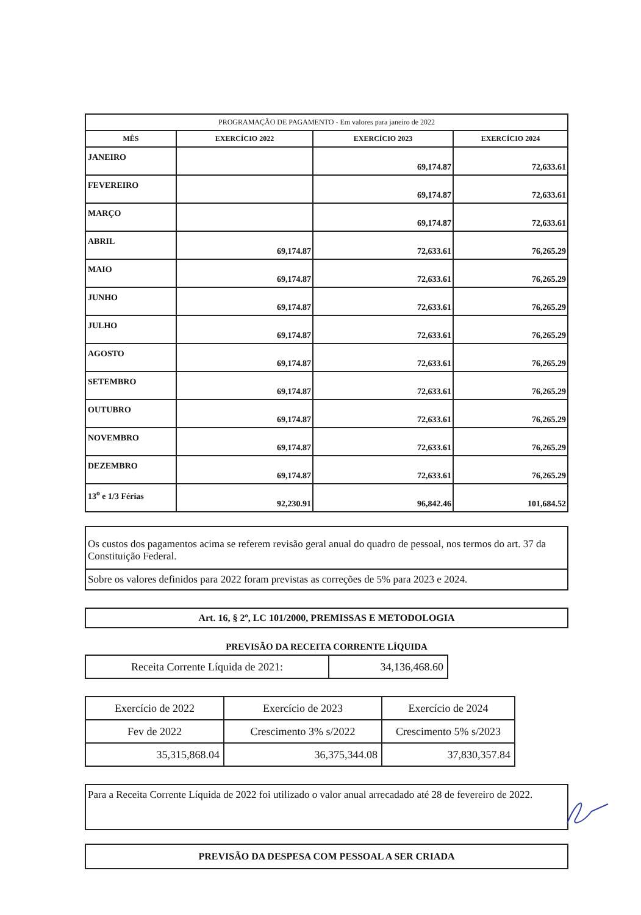| PROGRAMAÇÃO DE PAGAMENTO - Em valores para janeiro de 2022 | | | |
| --- | --- | --- | --- |
| MÊS | EXERCÍCIO 2022 | EXERCÍCIO 2023 | EXERCÍCIO 2024 |
| JANEIRO | | 69,174.87 | 72,633.61 |
| FEVEREIRO | | 69,174.87 | 72,633.61 |
| MARÇO | | 69,174.87 | 72,633.61 |
| ABRIL | 69,174.87 | 72,633.61 | 76,265.29 |
| MAIO | 69,174.87 | 72,633.61 | 76,265.29 |
| JUNHO | 69,174.87 | 72,633.61 | 76,265.29 |
| JULHO | 69,174.87 | 72,633.61 | 76,265.29 |
| AGOSTO | 69,174.87 | 72,633.61 | 76,265.29 |
| SETEMBRO | 69,174.87 | 72,633.61 | 76,265.29 |
| OUTUBRO | 69,174.87 | 72,633.61 | 76,265.29 |
| NOVEMBRO | 69,174.87 | 72,633.61 | 76,265.29 |
| DEZEMBRO | 69,174.87 | 72,633.61 | 76,265.29 |
| 13<sup>o</sup> e 1/3 Férias | 92,230.91 | 96,842.46 | 101,684.52 |
Os custos dos pagamentos acima se referem revisão geral anual do quadro de pessoal, nos termos do art. 37 da Constituição Federal.
Sobre os valores definidos para 2022 foram previstas as correções de 5% para 2023 e 2024.
Art. 16, § 2º, LC 101/2000, PREMISSAS E METODOLOGIA
PREVISÃO DA RECEITA CORRENTE LÍQUIDA
| Receita Corrente Líquida de 2021: | 34,136,468.60 |
| Exercício de 2022 | Exercício de 2023 | Exercício de 2024 |
| Fev de 2022 | Crescimento 3% s/2022 | Crescimento 5% s/2023 |
| 35,315,868.04 | 36,375,344.08 | 37,830,357.84 |
Para a Receita Corrente Líquida de 2022 foi utilizado o valor anual arrecadado até 28 de fevereiro de 2022.
PREVISÃO DA DESPESA COM PESSOAL A SER CRIADA